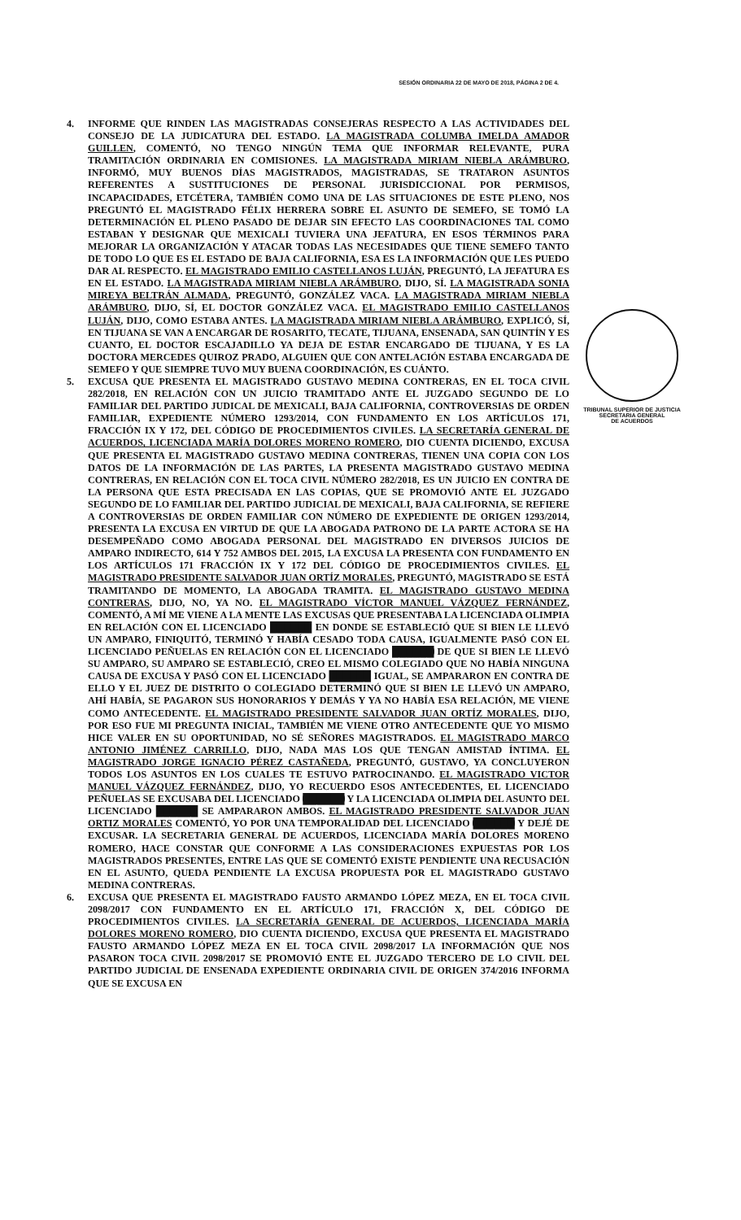SESIÓN ORDINARIA 22 DE MAYO DE 2018, PÁGINA 2 DE 4.
4. INFORME QUE RINDEN LAS MAGISTRADAS CONSEJERAS RESPECTO A LAS ACTIVIDADES DEL CONSEJO DE LA JUDICATURA DEL ESTADO. LA MAGISTRADA COLUMBA IMELDA AMADOR GUILLEN, COMENTÓ, NO TENGO NINGÚN TEMA QUE INFORMAR RELEVANTE, PURA TRAMITACIÓN ORDINARIA EN COMISIONES. LA MAGISTRADA MIRIAM NIEBLA ARÁMBURO, INFORMÓ, MUY BUENOS DÍAS MAGISTRADOS, MAGISTRADAS, SE TRATARON ASUNTOS REFERENTES A SUSTITUCIONES DE PERSONAL JURISDICCIONAL POR PERMISOS, INCAPACIDADES, ETCÉTERA, TAMBIÉN COMO UNA DE LAS SITUACIONES DE ESTE PLENO, NOS PREGUNTÓ EL MAGISTRADO FÉLIX HERRERA SOBRE EL ASUNTO DE SEMEFO, SE TOMÓ LA DETERMINACIÓN EL PLENO PASADO DE DEJAR SIN EFECTO LAS COORDINACIONES TAL COMO ESTABAN Y DESIGNAR QUE MEXICALI TUVIERA UNA JEFATURA, EN ESOS TÉRMINOS PARA MEJORAR LA ORGANIZACIÓN Y ATACAR TODAS LAS NECESIDADES QUE TIENE SEMEFO TANTO DE TODO LO QUE ES EL ESTADO DE BAJA CALIFORNIA, ESA ES LA INFORMACIÓN QUE LES PUEDO DAR AL RESPECTO. EL MAGISTRADO EMILIO CASTELLANOS LUJÁN, PREGUNTÓ, LA JEFATURA ES EN EL ESTADO. LA MAGISTRADA MIRIAM NIEBLA ARÁMBURO, DIJO, SÍ. LA MAGISTRADA SONIA MIREYA BELTRÁN ALMADA, PREGUNTÓ, GONZÁLEZ VACA. LA MAGISTRADA MIRIAM NIEBLA ARÁMBURO, DIJO, SÍ, EL DOCTOR GONZÁLEZ VACA. EL MAGISTRADO EMILIO CASTELLANOS LUJÁN, DIJO, COMO ESTABA ANTES. LA MAGISTRADA MIRIAM NIEBLA ARÁMBURO, EXPLICÓ, SÍ, EN TIJUANA SE VAN A ENCARGAR DE ROSARITO, TECATE, TIJUANA, ENSENADA, SAN QUINTÍN Y ES CUANTO, EL DOCTOR ESCAJADILLO YA DEJA DE ESTAR ENCARGADO DE TIJUANA, Y ES LA DOCTORA MERCEDES QUIROZ PRADO, ALGUIEN QUE CON ANTELACIÓN ESTABA ENCARGADA DE SEMEFO Y QUE SIEMPRE TUVO MUY BUENA COORDINACIÓN, ES CUÁNTO.
5. EXCUSA QUE PRESENTA EL MAGISTRADO GUSTAVO MEDINA CONTRERAS, EN EL TOCA CIVIL 282/2018, EN RELACIÓN CON UN JUICIO TRAMITADO ANTE EL JUZGADO SEGUNDO DE LO FAMILIAR DEL PARTIDO JUDICAL DE MEXICALI, BAJA CALIFORNIA, CONTROVERSIAS DE ORDEN FAMILIAR, EXPEDIENTE NÚMERO 1293/2014, CON FUNDAMENTO EN LOS ARTÍCULOS 171, FRACCIÓN IX Y 172, DEL CÓDIGO DE PROCEDIMIENTOS CIVILES. LA SECRETARÍA GENERAL DE ACUERDOS, LICENCIADA MARÍA DOLORES MORENO ROMERO, DIO CUENTA DICIENDO, EXCUSA QUE PRESENTA EL MAGISTRADO GUSTAVO MEDINA CONTRERAS, TIENEN UNA COPIA CON LOS DATOS DE LA INFORMACIÓN DE LAS PARTES, LA PRESENTA MAGISTRADO GUSTAVO MEDINA CONTRERAS, EN RELACIÓN CON EL TOCA CIVIL NÚMERO 282/2018, ES UN JUICIO EN CONTRA DE LA PERSONA QUE ESTA PRECISADA EN LAS COPIAS, QUE SE PROMOVIÓ ANTE EL JUZGADO SEGUNDO DE LO FAMILIAR DEL PARTIDO JUDICIAL DE MEXICALI, BAJA CALIFORNIA, SE REFIERE A CONTROVERSIAS DE ORDEN FAMILIAR CON NÚMERO DE EXPEDIENTE DE ORIGEN 1293/2014, PRESENTA LA EXCUSA EN VIRTUD DE QUE LA ABOGADA PATRONO DE LA PARTE ACTORA SE HA DESEMPEÑADO COMO ABOGADA PERSONAL DEL MAGISTRADO EN DIVERSOS JUICIOS DE AMPARO INDIRECTO, 614 Y 752 AMBOS DEL 2015, LA EXCUSA LA PRESENTA CON FUNDAMENTO EN LOS ARTÍCULOS 171 FRACCIÓN IX Y 172 DEL CÓDIGO DE PROCEDIMIENTOS CIVILES. EL MAGISTRADO PRESIDENTE SALVADOR JUAN ORTÍZ MORALES, PREGUNTÓ, MAGISTRADO SE ESTÁ TRAMITANDO DE MOMENTO, LA ABOGADA TRAMITA. EL MAGISTRADO GUSTAVO MEDINA CONTRERAS, DIJO, NO, YA NO. EL MAGISTRADO VÍCTOR MANUEL VÁZQUEZ FERNÁNDEZ, COMENTÓ, A MÍ ME VIENE A LA MENTE LAS EXCUSAS QUE PRESENTABA LA LICENCIADA OLIMPIA EN RELACIÓN CON EL LICENCIADO ██████ EN DONDE SE ESTABLECIÓ QUE SI BIEN LE LLEVÓ UN AMPARO, FINIQUITÓ, TERMINÓ Y HABÍA CESADO TODA CAUSA, IGUALMENTE PASÓ CON EL LICENCIADO PEÑUELAS EN RELACIÓN CON EL LICENCIADO ██████ DE QUE SI BIEN LE LLEVÓ SU AMPARO, SU AMPARO SE ESTABLECIÓ, CREO EL MISMO COLEGIADO QUE NO HABÍA NINGUNA CAUSA DE EXCUSA Y PASÓ CON EL LICENCIADO ██████ IGUAL, SE AMPARARON EN CONTRA DE ELLO Y EL JUEZ DE DISTRITO O COLEGIADO DETERMINÓ QUE SI BIEN LE LLEVÓ UN AMPARO, AHÍ HABÍA, SE PAGARON SUS HONORARIOS Y DEMÁS Y YA NO HABÍA ESA RELACIÓN, ME VIENE COMO ANTECEDENTE. EL MAGISTRADO PRESIDENTE SALVADOR JUAN ORTÍZ MORALES, DIJO, POR ESO FUE MI PREGUNTA INICIAL, TAMBIÉN ME VIENE OTRO ANTECEDENTE QUE YO MISMO HICE VALER EN SU OPORTUNIDAD, NO SÉ SEÑORES MAGISTRADOS. EL MAGISTRADO MARCO ANTONIO JIMÉNEZ CARRILLO, DIJO, NADA MAS LOS QUE TENGAN AMISTAD ÍNTIMA. EL MAGISTRADO JORGE IGNACIO PÉREZ CASTAÑEDA, PREGUNTÓ, GUSTAVO, YA CONCLUYERON TODOS LOS ASUNTOS EN LOS CUALES TE ESTUVO PATROCINANDO. EL MAGISTRADO VICTOR MANUEL VÁZQUEZ FERNÁNDEZ, DIJO, YO RECUERDO ESOS ANTECEDENTES, EL LICENCIADO PEÑUELAS SE EXCUSABA DEL LICENCIADO ██████ Y LA LICENCIADA OLIMPIA DEL ASUNTO DEL LICENCIADO ██████ SE AMPARARON AMBOS. EL MAGISTRADO PRESIDENTE SALVADOR JUAN ORTIZ MORALES COMENTÓ, YO POR UNA TEMPORALIDAD DEL LICENCIADO ██████ Y DEJÉ DE EXCUSAR. LA SECRETARIA GENERAL DE ACUERDOS, LICENCIADA MARÍA DOLORES MORENO ROMERO, HACE CONSTAR QUE CONFORME A LAS CONSIDERACIONES EXPUESTAS POR LOS MAGISTRADOS PRESENTES, ENTRE LAS QUE SE COMENTÓ EXISTE PENDIENTE UNA RECUSACIÓN EN EL ASUNTO, QUEDA PENDIENTE LA EXCUSA PROPUESTA POR EL MAGISTRADO GUSTAVO MEDINA CONTRERAS.
6. EXCUSA QUE PRESENTA EL MAGISTRADO FAUSTO ARMANDO LÓPEZ MEZA, EN EL TOCA CIVIL 2098/2017 CON FUNDAMENTO EN EL ARTÍCULO 171, FRACCIÓN X, DEL CÓDIGO DE PROCEDIMIENTOS CIVILES. LA SECRETARÍA GENERAL DE ACUERDOS, LICENCIADA MARÍA DOLORES MORENO ROMERO, DIO CUENTA DICIENDO, EXCUSA QUE PRESENTA EL MAGISTRADO FAUSTO ARMANDO LÓPEZ MEZA EN EL TOCA CIVIL 2098/2017 LA INFORMACIÓN QUE NOS PASARON TOCA CIVIL 2098/2017 SE PROMOVIÓ ENTE EL JUZGADO TERCERO DE LO CIVIL DEL PARTIDO JUDICIAL DE ENSENADA EXPEDIENTE ORDINARIA CIVIL DE ORIGEN 374/2016 INFORMA QUE SE EXCUSA EN
TRIBUNAL SUPERIOR DE JUSTICIA
SECRETARIA GENERAL
DE ACUERDOS